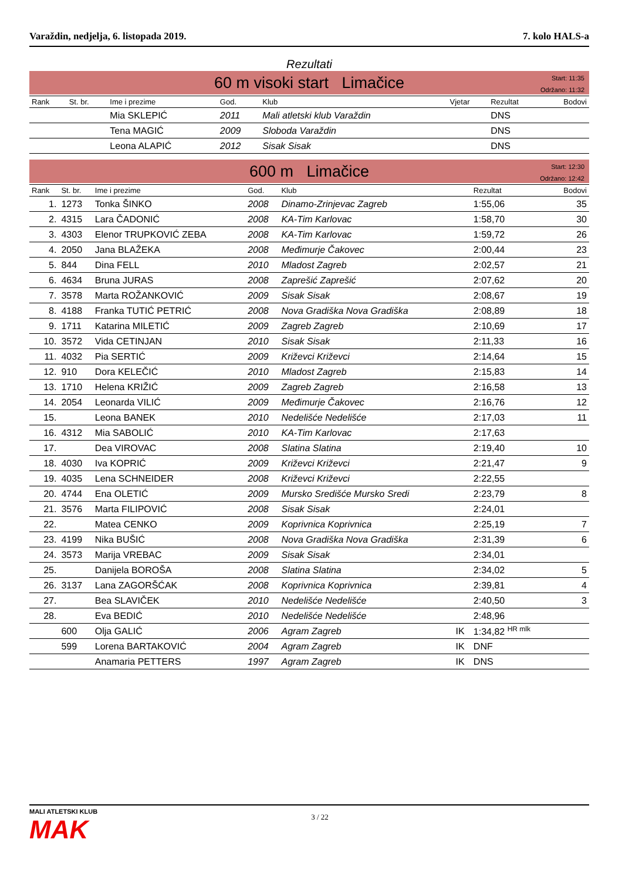Varaždin, nedjelja, 6. listopada 2019. 7. kolo HALS-a
Rezultati
60 m visoki start Limačice
Start: 11:35
Održano: 11:32
| Rank | St. br. | Ime i prezime | God. | Klub | Vjetar | Rezultat | Bodovi |
| --- | --- | --- | --- | --- | --- | --- | --- |
| | | Mia SKLEPIĆ | 2011 | Mali atletski klub Varaždin | | DNS | |
| | | Tena MAGIĆ | 2009 | Sloboda Varaždin | | DNS | |
| | | Leona ALAPIĆ | 2012 | Sisak Sisak | | DNS | |
600 m Limačice
Start: 12:30
Održano: 12:42
| Rank | St. br. | Ime i prezime | God. | Klub | | Rezultat | Bodovi |
| --- | --- | --- | --- | --- | --- | --- | --- |
| 1. | 1273 | Tonka ŠINKO | 2008 | Dinamo-Zrinjevac Zagreb | | 1:55,06 | 35 |
| 2. | 4315 | Lara ČADONIĆ | 2008 | KA-Tim Karlovac | | 1:58,70 | 30 |
| 3. | 4303 | Elenor TRUPKOVIĆ ZEBA | 2008 | KA-Tim Karlovac | | 1:59,72 | 26 |
| 4. | 2050 | Jana BLAŽEKA | 2008 | Međimurje Čakovec | | 2:00,44 | 23 |
| 5. | 844 | Dina FELL | 2010 | Mladost Zagreb | | 2:02,57 | 21 |
| 6. | 4634 | Bruna JURAS | 2008 | Zaprešić Zaprešić | | 2:07,62 | 20 |
| 7. | 3578 | Marta ROŽANKOVIĆ | 2009 | Sisak Sisak | | 2:08,67 | 19 |
| 8. | 4188 | Franka TUTIĆ PETRIĆ | 2008 | Nova Gradiška Nova Gradiška | | 2:08,89 | 18 |
| 9. | 1711 | Katarina MILETIĆ | 2009 | Zagreb Zagreb | | 2:10,69 | 17 |
| 10. | 3572 | Vida CETINJAN | 2010 | Sisak Sisak | | 2:11,33 | 16 |
| 11. | 4032 | Pia SERTIĆ | 2009 | Križevci Križevci | | 2:14,64 | 15 |
| 12. | 910 | Dora KELEČIĆ | 2010 | Mladost Zagreb | | 2:15,83 | 14 |
| 13. | 1710 | Helena KRIŽIĆ | 2009 | Zagreb Zagreb | | 2:16,58 | 13 |
| 14. | 2054 | Leonarda VILIĆ | 2009 | Međimurje Čakovec | | 2:16,76 | 12 |
| 15. | | Leona BANEK | 2010 | Nedelišće Nedelišće | | 2:17,03 | 11 |
| 16. | 4312 | Mia SABOLIĆ | 2010 | KA-Tim Karlovac | | 2:17,63 | |
| 17. | | Dea VIROVAC | 2008 | Slatina Slatina | | 2:19,40 | 10 |
| 18. | 4030 | Iva KOPRIĆ | 2009 | Križevci Križevci | | 2:21,47 | 9 |
| 19. | 4035 | Lena SCHNEIDER | 2008 | Križevci Križevci | | 2:22,55 | |
| 20. | 4744 | Ena OLETIĆ | 2009 | Mursko Središće Mursko Sredi | | 2:23,79 | 8 |
| 21. | 3576 | Marta FILIPOVIĆ | 2008 | Sisak Sisak | | 2:24,01 | |
| 22. | | Matea CENKO | 2009 | Koprivnica Koprivnica | | 2:25,19 | 7 |
| 23. | 4199 | Nika BUŠIĆ | 2008 | Nova Gradiška Nova Gradiška | | 2:31,39 | 6 |
| 24. | 3573 | Marija VREBAC | 2009 | Sisak Sisak | | 2:34,01 | |
| 25. | | Danijela BOROŠA | 2008 | Slatina Slatina | | 2:34,02 | 5 |
| 26. | 3137 | Lana ZAGORŠĆAK | 2008 | Koprivnica Koprivnica | | 2:39,81 | 4 |
| 27. | | Bea SLAVIČEK | 2010 | Nedelišće Nedelišće | | 2:40,50 | 3 |
| 28. | | Eva BEDIĆ | 2010 | Nedelišće Nedelišće | | 2:48,96 | |
| | 600 | Olja GALIĆ | 2006 | Agram Zagreb | IK | 1:34,82 <sup>HR mlk</sup> | |
| | 599 | Lorena BARTAKOVIĆ | 2004 | Agram Zagreb | IK | DNF | |
| | | Anamaria PETTERS | 1997 | Agram Zagreb | IK | DNS | |
MALI ATLETSKI KLUB
MAK
3 / 22